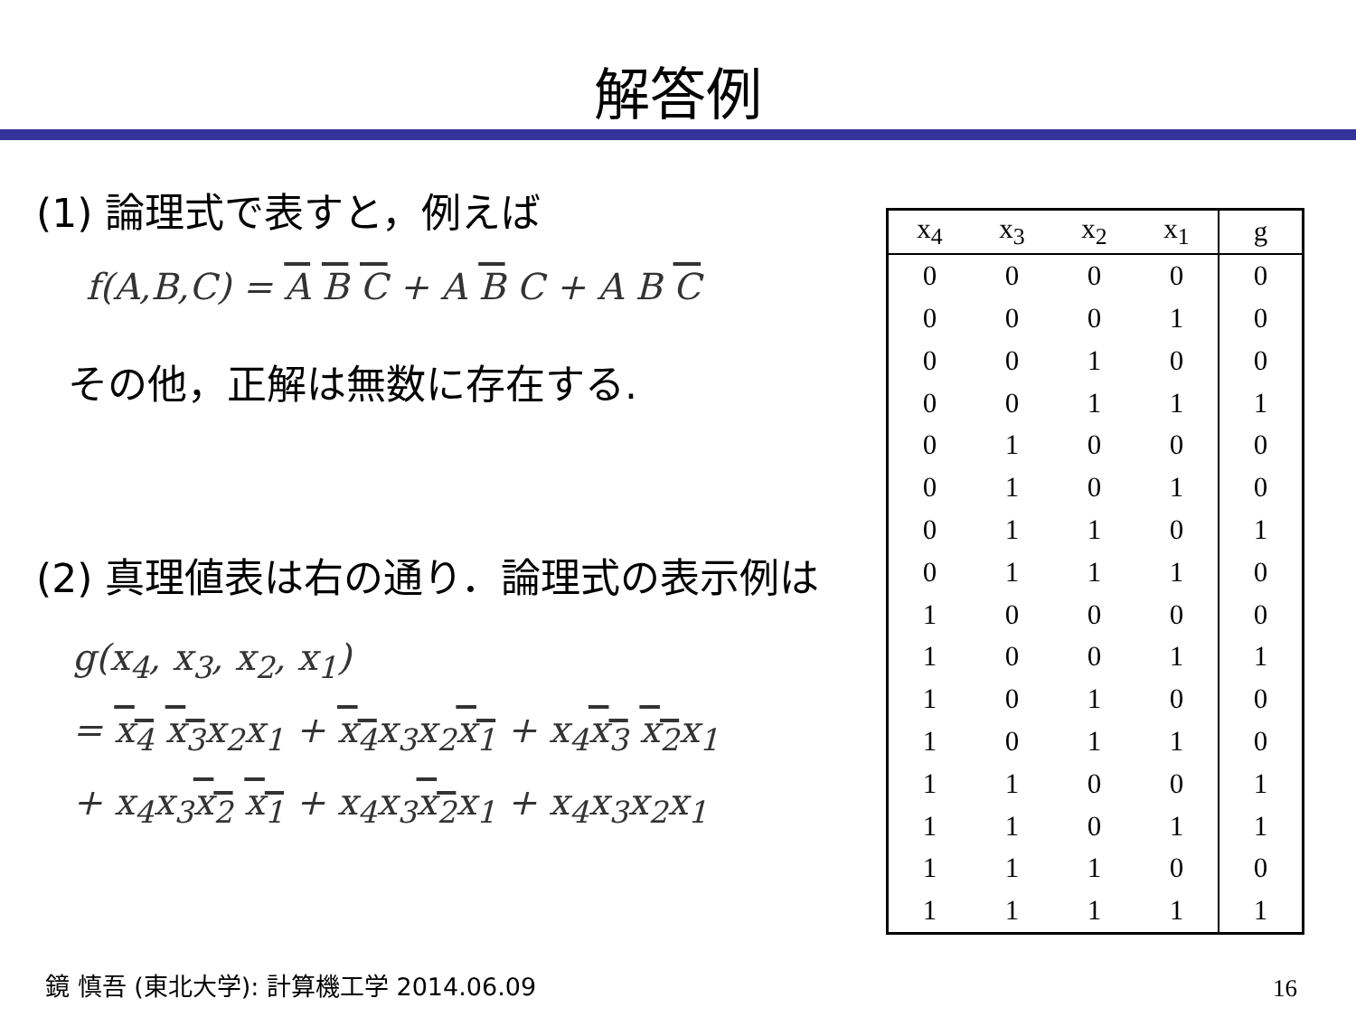解答例
(1) 論理式で表すと，例えば
f(A,B,C) = A B C + A B C + A B C
その他，正解は無数に存在する.
(2) 真理値表は右の通り．論理式の表示例は
g(x<sub>4</sub>, x<sub>3</sub>, x<sub>2</sub>, x<sub>1</sub>)
= x<sub>4</sub> x<sub>3</sub>x<sub>2</sub>x<sub>1</sub> + x<sub>4</sub>x<sub>3</sub>x<sub>2</sub>x<sub>1</sub> + x<sub>4</sub>x<sub>3</sub> x<sub>2</sub>x<sub>1</sub>
+ x<sub>4</sub>x<sub>3</sub>x<sub>2</sub> x<sub>1</sub> + x<sub>4</sub>x<sub>3</sub>x<sub>2</sub>x<sub>1</sub> + x<sub>4</sub>x<sub>3</sub>x<sub>2</sub>x<sub>1</sub>
| x<sub>4</sub> | x<sub>3</sub> | x<sub>2</sub> | x<sub>1</sub> | g |
| --- | --- | --- | --- | --- |
| 0 | 0 | 0 | 0 | 0 |
| 0 | 0 | 0 | 1 | 0 |
| 0 | 0 | 1 | 0 | 0 |
| 0 | 0 | 1 | 1 | 1 |
| 0 | 1 | 0 | 0 | 0 |
| 0 | 1 | 0 | 1 | 0 |
| 0 | 1 | 1 | 0 | 1 |
| 0 | 1 | 1 | 1 | 0 |
| 1 | 0 | 0 | 0 | 0 |
| 1 | 0 | 0 | 1 | 1 |
| 1 | 0 | 1 | 0 | 0 |
| 1 | 0 | 1 | 1 | 0 |
| 1 | 1 | 0 | 0 | 1 |
| 1 | 1 | 0 | 1 | 1 |
| 1 | 1 | 1 | 0 | 0 |
| 1 | 1 | 1 | 1 | 1 |
鏡 慎吾 (東北大学): 計算機工学 2014.06.09
16